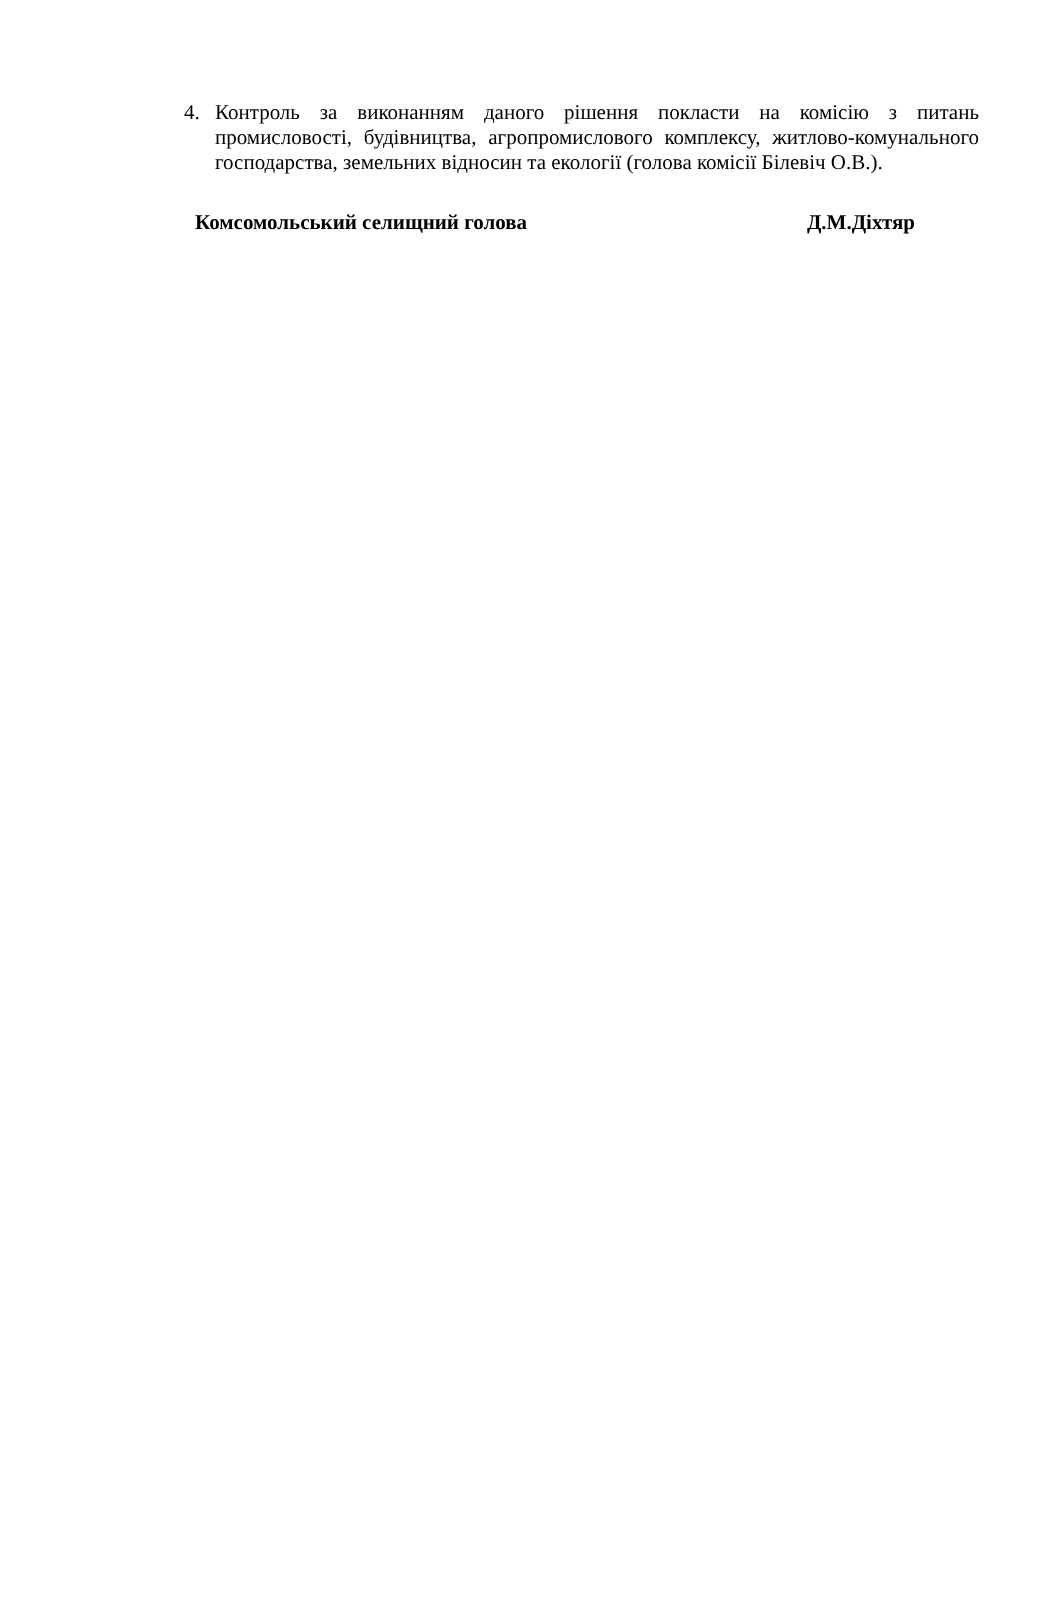4. Контроль за виконанням даного рішення покласти на комісію з питань промисловості, будівництва, агропромислового комплексу, житлово-комунального господарства, земельних відносин та екології (голова комісії Білевіч О.В.).
Комсомольський селищний голова Д.М.Діхтяр